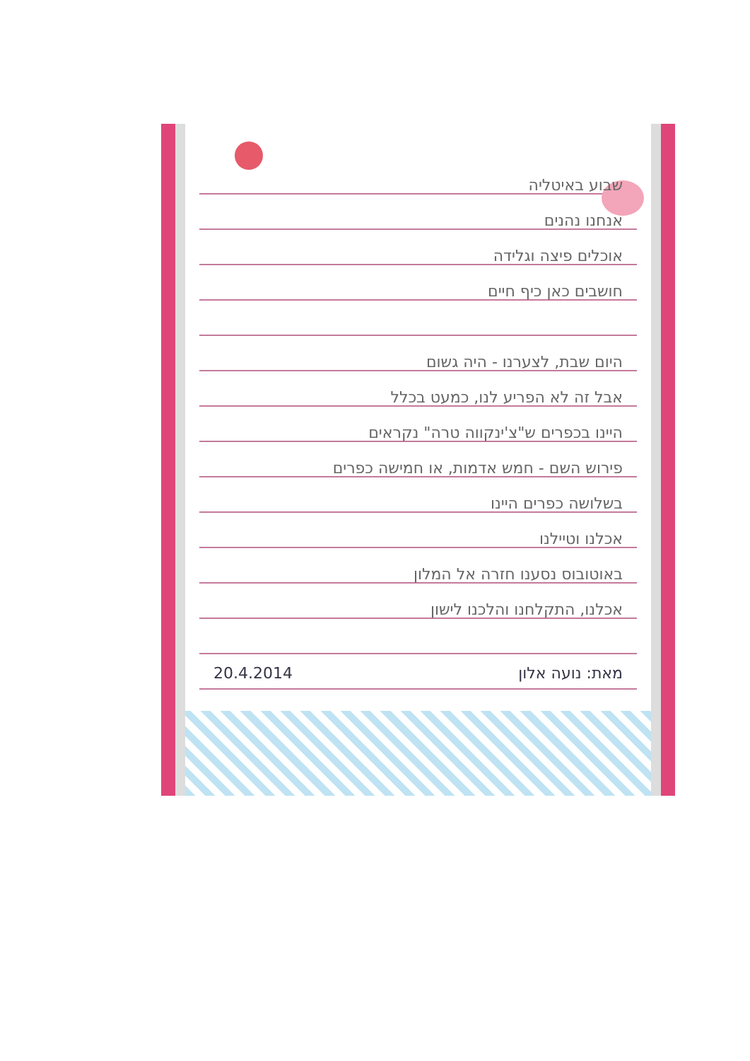שבוע באיטליה
אנחנו נהנים
אוכלים פיצה וגלידה
חושבים כאן כיף חיים
היום שבת, לצערנו - היה גשום
אבל זה לא הפריע לנו, כמעט בכלל
היינו בכפרים ש"צ'ינקווה טרה" נקראים
פירוש השם - חמש אדמות, או חמישה כפרים
בשלושה כפרים היינו
אכלנו וטיילנו
באוטובוס נסענו חזרה אל המלון
אכלנו, התקלחנו והלכנו לישון
מאת: נועה אלון 20.4.2014